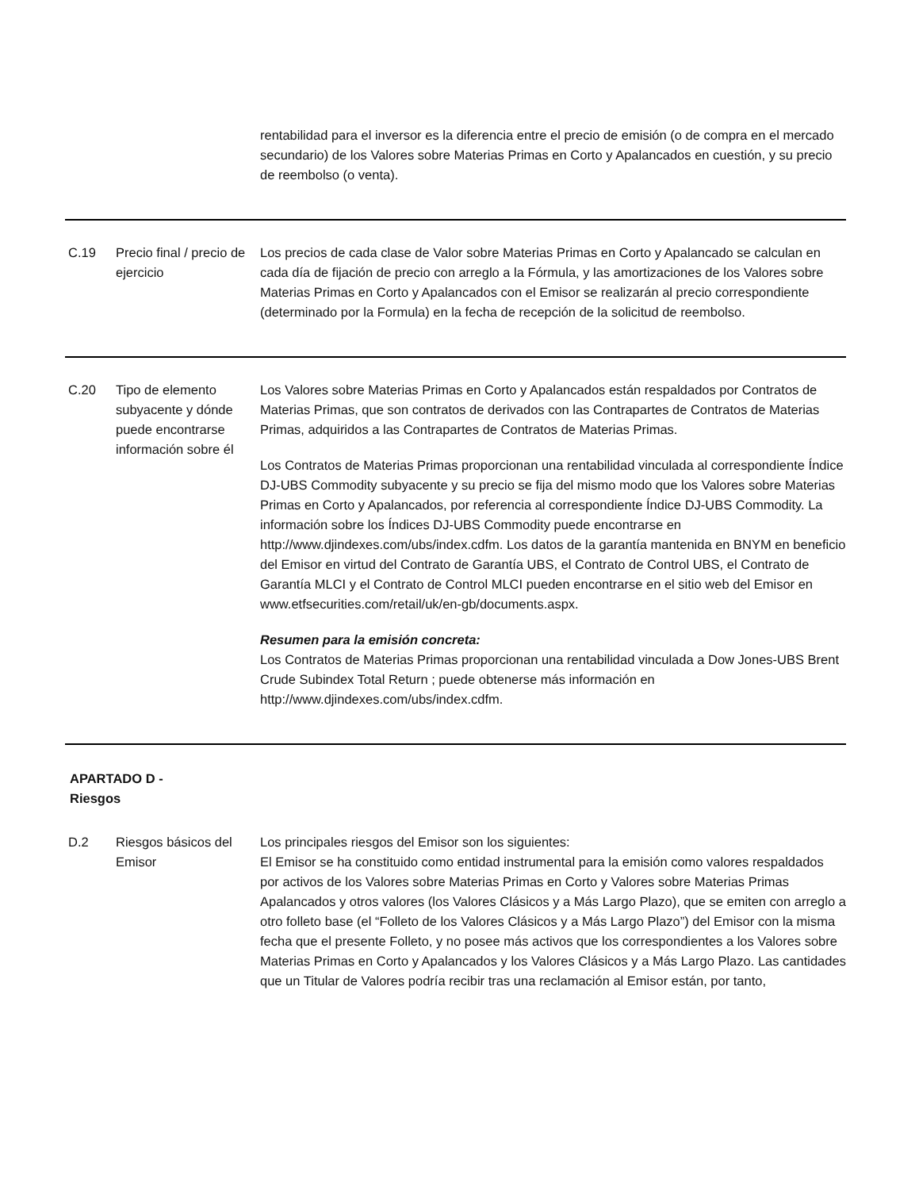| | | rentabilidad para el inversor es la diferencia entre el precio de emisión (o de compra en el mercado secundario) de los Valores sobre Materias Primas en Corto y Apalancados en cuestión, y su precio de reembolso (o venta). |
| C.19 | Precio final / precio de ejercicio | Los precios de cada clase de Valor sobre Materias Primas en Corto y Apalancado se calculan en cada día de fijación de precio con arreglo a la Fórmula, y las amortizaciones de los Valores sobre Materias Primas en Corto y Apalancados con el Emisor se realizarán al precio correspondiente (determinado por la Formula) en la fecha de recepción de la solicitud de reembolso. |
| C.20 | Tipo de elemento subyacente y dónde puede encontrarse información sobre él | Los Valores sobre Materias Primas en Corto y Apalancados están respaldados por Contratos de Materias Primas, que son contratos de derivados con las Contrapartes de Contratos de Materias Primas, adquiridos a las Contrapartes de Contratos de Materias Primas. Los Contratos de Materias Primas proporcionan una rentabilidad vinculada al correspondiente Índice DJ-UBS Commodity subyacente y su precio se fija del mismo modo que los Valores sobre Materias Primas en Corto y Apalancados, por referencia al correspondiente Índice DJ-UBS Commodity. La información sobre los Índices DJ-UBS Commodity puede encontrarse en http://www.djindexes.com/ubs/index.cdfm. Los datos de la garantía mantenida en BNYM en beneficio del Emisor en virtud del Contrato de Garantía UBS, el Contrato de Control UBS, el Contrato de Garantía MLCI y el Contrato de Control MLCI pueden encontrarse en el sitio web del Emisor en www.etfsecurities.com/retail/uk/en-gb/documents.aspx. Resumen para la emisión concreta: Los Contratos de Materias Primas proporcionan una rentabilidad vinculada a Dow Jones-UBS Brent Crude Subindex Total Return ; puede obtenerse más información en http://www.djindexes.com/ubs/index.cdfm. |
| APARTADO D - Riesgos | | |
| D.2 | Riesgos básicos del Emisor | Los principales riesgos del Emisor son los siguientes: El Emisor se ha constituido como entidad instrumental para la emisión como valores respaldados por activos de los Valores sobre Materias Primas en Corto y Valores sobre Materias Primas Apalancados y otros valores (los Valores Clásicos y a Más Largo Plazo), que se emiten con arreglo a otro folleto base (el “Folleto de los Valores Clásicos y a Más Largo Plazo”) del Emisor con la misma fecha que el presente Folleto, y no posee más activos que los correspondientes a los Valores sobre Materias Primas en Corto y Apalancados y los Valores Clásicos y a Más Largo Plazo. Las cantidades que un Titular de Valores podría recibir tras una reclamación al Emisor están, por tanto, |